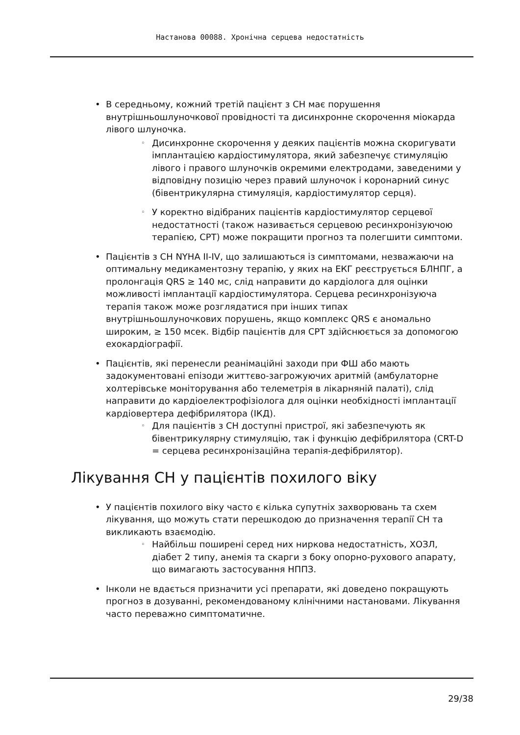Настанова 00088. Хронічна серцева недостатність
• В середньому, кожний третій пацієнт з СН має порушення внутрішньошлуночкової провідності та дисинхронне скорочення міокарда лівого шлуночка.
◦ Дисинхронне скорочення у деяких пацієнтів можна скоригувати імплантацією кардіостимулятора, який забезпечує стимуляцію лівого і правого шлуночків окремими електродами, заведеними у відповідну позицію через правий шлуночок і коронарний синус (бівентрикулярна стимуляція, кардіостимулятор серця).
◦ У коректно відібраних пацієнтів кардіостимулятор серцевої недостатності (також називається серцевою ресинхронізуючою терапією, СРТ) може покращити прогноз та полегшити симптоми.
• Пацієнтів з СН NYHA II-IV, що залишаються із симптомами, незважаючи на оптимальну медикаментозну терапію, у яких на ЕКГ реєструється БЛНПГ, а пролонгація QRS ≥ 140 мс, слід направити до кардіолога для оцінки можливості імплантації кардіостимулятора. Серцева ресинхронізуюча терапія також може розглядатися при інших типах внутрішньошлуночкових порушень, якщо комплекс QRS є аномально широким, ≥ 150 мсек. Відбір пацієнтів для СРТ здійснюється за допомогою ехокардіографії.
• Пацієнтів, які перенесли реанімаційні заходи при ФШ або мають задокументовані епізоди життєво-загрожуючих аритмій (амбулаторне холтерівське моніторування або телеметрія в лікарняній палаті), слід направити до кардіоелектрофізіолога для оцінки необхідності імплантації кардіовертера дефібрилятора (ІКД).
◦ Для пацієнтів з СН доступні пристрої, які забезпечують як бівентрикулярну стимуляцію, так і функцію дефібрилятора (CRT-D = серцева ресинхронізаційна терапія-дефібрилятор).
Лікування СН у пацієнтів похилого віку
• У пацієнтів похилого віку часто є кілька супутніх захворювань та схем лікування, що можуть стати перешкодою до призначення терапії СН та викликають взаємодію.
◦ Найбільш поширені серед них ниркова недостатність, ХОЗЛ, діабет 2 типу, анемія та скарги з боку опорно-рухового апарату, що вимагають застосування НППЗ.
• Інколи не вдається призначити усі препарати, які доведено покращують прогноз в дозуванні, рекомендованому клінічними настановами. Лікування часто переважно симптоматичне.
29/38